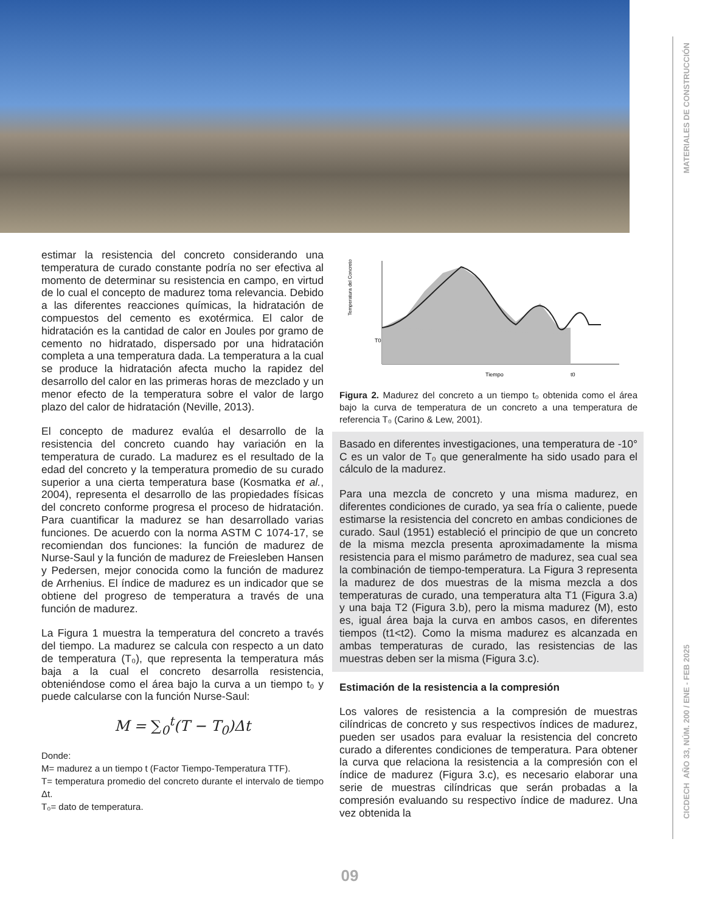MATERIALES DE CONSTRUCCIÓN
CICDECH AÑO 33, NÚM. 200 / ENE - FEB 2025
estimar la resistencia del concreto considerando una temperatura de curado constante podría no ser efectiva al momento de determinar su resistencia en campo, en virtud de lo cual el concepto de madurez toma relevancia. Debido a las diferentes reacciones químicas, la hidratación de compuestos del cemento es exotérmica. El calor de hidratación es la cantidad de calor en Joules por gramo de cemento no hidratado, dispersado por una hidratación completa a una temperatura dada. La temperatura a la cual se produce la hidratación afecta mucho la rapidez del desarrollo del calor en las primeras horas de mezclado y un menor efecto de la temperatura sobre el valor de largo plazo del calor de hidratación (Neville, 2013).
El concepto de madurez evalúa el desarrollo de la resistencia del concreto cuando hay variación en la temperatura de curado. La madurez es el resultado de la edad del concreto y la temperatura promedio de su curado superior a una cierta temperatura base (Kosmatka et al., 2004), representa el desarrollo de las propiedades físicas del concreto conforme progresa el proceso de hidratación. Para cuantificar la madurez se han desarrollado varias funciones. De acuerdo con la norma ASTM C 1074-17, se recomiendan dos funciones: la función de madurez de Nurse-Saul y la función de madurez de Freiesleben Hansen y Pedersen, mejor conocida como la función de madurez de Arrhenius. El índice de madurez es un indicador que se obtiene del progreso de temperatura a través de una función de madurez.
La Figura 1 muestra la temperatura del concreto a través del tiempo. La madurez se calcula con respecto a un dato de temperatura (T₀), que representa la temperatura más baja a la cual el concreto desarrolla resistencia, obteniéndose como el área bajo la curva a un tiempo t₀ y puede calcularse con la función Nurse-Saul:
M = ∑<sub>0</sub><sup>t</sup>(T − T<sub>0</sub>)Δt
Donde:
M= madurez a un tiempo t (Factor Tiempo-Temperatura TTF).
T= temperatura promedio del concreto durante el intervalo de tiempo Δt.
T₀= dato de temperatura.
T0
Temperatura del Concreto
Tiempo
t0
Figura 2. Madurez del concreto a un tiempo t₀ obtenida como el área bajo la curva de temperatura de un concreto a una temperatura de referencia T₀ (Carino & Lew, 2001).
Basado en diferentes investigaciones, una temperatura de -10° C es un valor de T₀ que generalmente ha sido usado para el cálculo de la madurez.
Para una mezcla de concreto y una misma madurez, en diferentes condiciones de curado, ya sea fría o caliente, puede estimarse la resistencia del concreto en ambas condiciones de curado. Saul (1951) estableció el principio de que un concreto de la misma mezcla presenta aproximadamente la misma resistencia para el mismo parámetro de madurez, sea cual sea la combinación de tiempo-temperatura. La Figura 3 representa la madurez de dos muestras de la misma mezcla a dos temperaturas de curado, una temperatura alta T1 (Figura 3.a) y una baja T2 (Figura 3.b), pero la misma madurez (M), esto es, igual área baja la curva en ambos casos, en diferentes tiempos (t1<t2). Como la misma madurez es alcanzada en ambas temperaturas de curado, las resistencias de las muestras deben ser la misma (Figura 3.c).
Estimación de la resistencia a la compresión
Los valores de resistencia a la compresión de muestras cilíndricas de concreto y sus respectivos índices de madurez, pueden ser usados para evaluar la resistencia del concreto curado a diferentes condiciones de temperatura. Para obtener la curva que relaciona la resistencia a la compresión con el índice de madurez (Figura 3.c), es necesario elaborar una serie de muestras cilíndricas que serán probadas a la compresión evaluando su respectivo índice de madurez. Una vez obtenida la
09